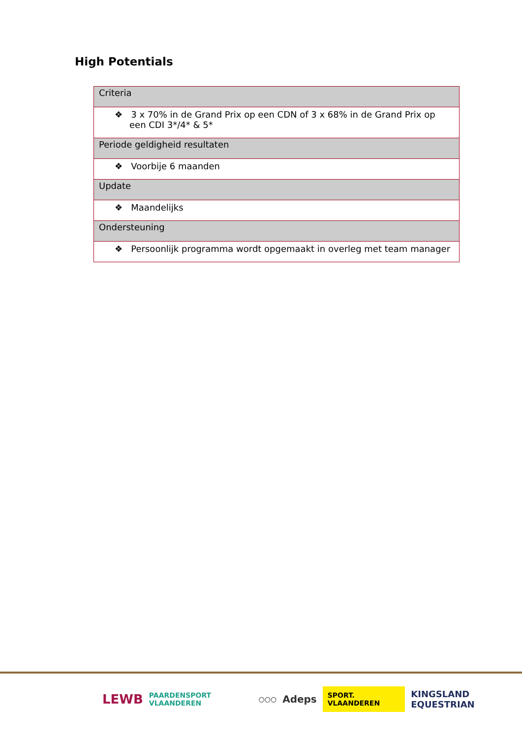High Potentials
| Criteria |
| ❖ 3 x 70% in de Grand Prix op een CDN of 3 x 68% in de Grand Prix op een CDI 3*/4* & 5* |
| Periode geldigheid resultaten |
| ❖ Voorbije 6 maanden |
| Update |
| ❖ Maandelijks |
| Ondersteuning |
| ❖ Persoonlijk programma wordt opgemaakt in overleg met team manager |
LEWB PAARDENSPORT VLAANDEREN ○○○ Adeps SPORT. VLAANDEREN KINGSLAND EQUESTRIAN